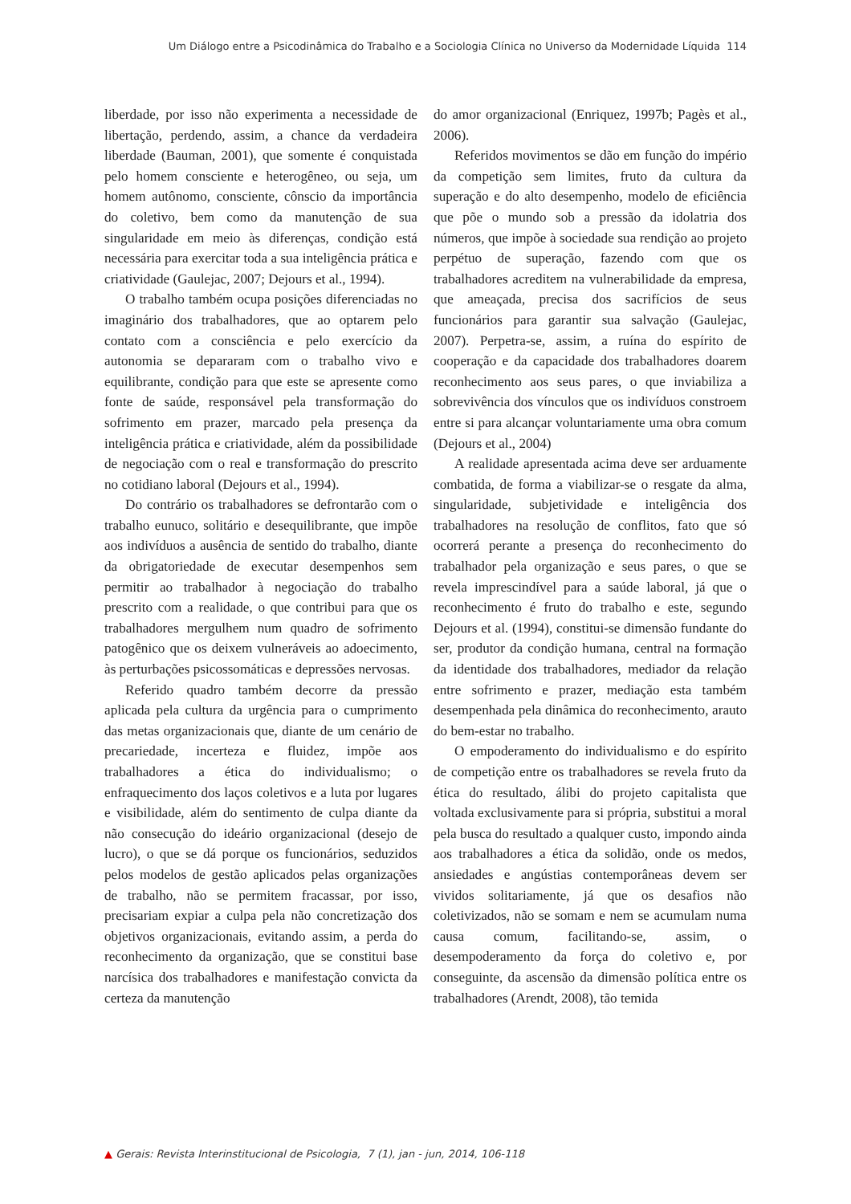Um Diálogo entre a Psicodinâmica do Trabalho e a Sociologia Clínica no Universo da Modernidade Líquida 114
liberdade, por isso não experimenta a necessidade de libertação, perdendo, assim, a chance da verdadeira liberdade (Bauman, 2001), que somente é conquistada pelo homem consciente e heterogêneo, ou seja, um homem autônomo, consciente, cônscio da importância do coletivo, bem como da manutenção de sua singularidade em meio às diferenças, condição está necessária para exercitar toda a sua inteligência prática e criatividade (Gaulejac, 2007; Dejours et al., 1994).
O trabalho também ocupa posições diferenciadas no imaginário dos trabalhadores, que ao optarem pelo contato com a consciência e pelo exercício da autonomia se depararam com o trabalho vivo e equilibrante, condição para que este se apresente como fonte de saúde, responsável pela transformação do sofrimento em prazer, marcado pela presença da inteligência prática e criatividade, além da possibilidade de negociação com o real e transformação do prescrito no cotidiano laboral (Dejours et al., 1994).
Do contrário os trabalhadores se defrontarão com o trabalho eunuco, solitário e desequilibrante, que impõe aos indivíduos a ausência de sentido do trabalho, diante da obrigatoriedade de executar desempenhos sem permitir ao trabalhador à negociação do trabalho prescrito com a realidade, o que contribui para que os trabalhadores mergulhem num quadro de sofrimento patogênico que os deixem vulneráveis ao adoecimento, às perturbações psicossomáticas e depressões nervosas.
Referido quadro também decorre da pressão aplicada pela cultura da urgência para o cumprimento das metas organizacionais que, diante de um cenário de precariedade, incerteza e fluidez, impõe aos trabalhadores a ética do individualismo; o enfraquecimento dos laços coletivos e a luta por lugares e visibilidade, além do sentimento de culpa diante da não consecução do ideário organizacional (desejo de lucro), o que se dá porque os funcionários, seduzidos pelos modelos de gestão aplicados pelas organizações de trabalho, não se permitem fracassar, por isso, precisariam expiar a culpa pela não concretização dos objetivos organizacionais, evitando assim, a perda do reconhecimento da organização, que se constitui base narcísica dos trabalhadores e manifestação convicta da certeza da manutenção
do amor organizacional (Enriquez, 1997b; Pagès et al., 2006).
Referidos movimentos se dão em função do império da competição sem limites, fruto da cultura da superação e do alto desempenho, modelo de eficiência que põe o mundo sob a pressão da idolatria dos números, que impõe à sociedade sua rendição ao projeto perpétuo de superação, fazendo com que os trabalhadores acreditem na vulnerabilidade da empresa, que ameaçada, precisa dos sacrifícios de seus funcionários para garantir sua salvação (Gaulejac, 2007). Perpetra-se, assim, a ruína do espírito de cooperação e da capacidade dos trabalhadores doarem reconhecimento aos seus pares, o que inviabiliza a sobrevivência dos vínculos que os indivíduos constroem entre si para alcançar voluntariamente uma obra comum (Dejours et al., 2004)
A realidade apresentada acima deve ser arduamente combatida, de forma a viabilizar-se o resgate da alma, singularidade, subjetividade e inteligência dos trabalhadores na resolução de conflitos, fato que só ocorrerá perante a presença do reconhecimento do trabalhador pela organização e seus pares, o que se revela imprescindível para a saúde laboral, já que o reconhecimento é fruto do trabalho e este, segundo Dejours et al. (1994), constitui-se dimensão fundante do ser, produtor da condição humana, central na formação da identidade dos trabalhadores, mediador da relação entre sofrimento e prazer, mediação esta também desempenhada pela dinâmica do reconhecimento, arauto do bem-estar no trabalho.
O empoderamento do individualismo e do espírito de competição entre os trabalhadores se revela fruto da ética do resultado, álibi do projeto capitalista que voltada exclusivamente para si própria, substitui a moral pela busca do resultado a qualquer custo, impondo ainda aos trabalhadores a ética da solidão, onde os medos, ansiedades e angústias contemporâneas devem ser vividos solitariamente, já que os desafios não coletivizados, não se somam e nem se acumulam numa causa comum, facilitando-se, assim, o desempoderamento da força do coletivo e, por conseguinte, da ascensão da dimensão política entre os trabalhadores (Arendt, 2008), tão temida
▲ Gerais: Revista Interinstitucional de Psicologia, 7 (1), jan - jun, 2014, 106-118